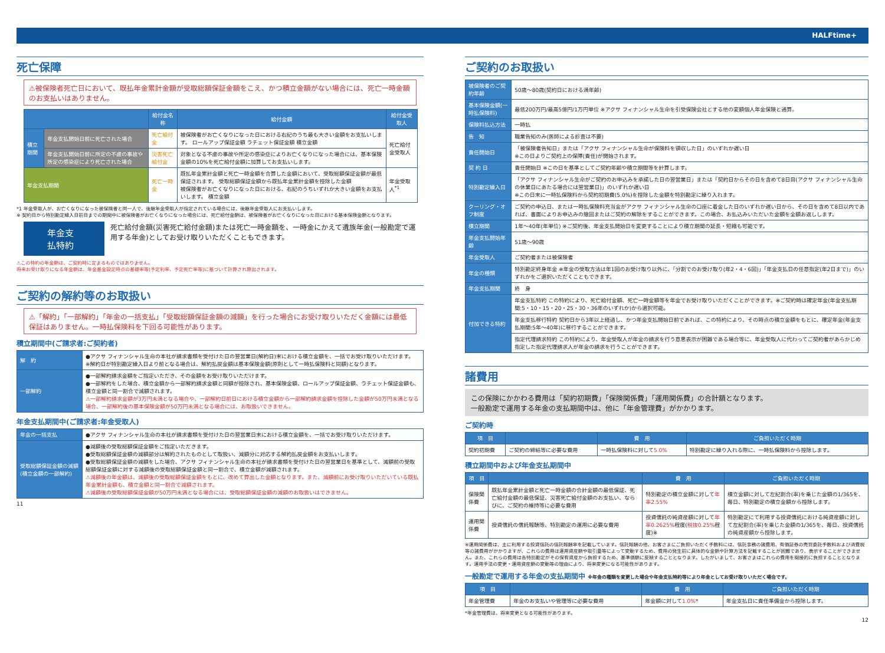HALFtime+
死亡保障
⚠被保険者死亡日において、既払年金累計金額が受取総額保証金額をこえ、かつ積立金額がない場合には、死亡一時金額のお支払いはありません。
| | | 給付金名称 | 給付金額 | 給付金受取人 |
| --- | --- | --- | --- | --- |
| 積立期間 | 年金支払開始日前に死亡された場合 | 死亡給付金 | 被保険者がお亡くなりになった日における右記のうち最も大きい金額をお支払いします。 ロールアップ保証金額 ラチェット保証金額 積立金額 | 死亡給付金受取人 |
| | 年金支払開始日前に所定の不慮の事故や所定の感染症により死亡された場合 | 災害死亡給付金 | 対象となる不慮の事故や所定の感染症によりお亡くなりになった場合には、基本保険金額の10%を死亡給付金額に加算してお支払いします。 | |
| 年金支払期間 | | 死亡一時金 | 既払年金累計金額と死亡一時金額を合算した金額において、受取総額保証金額が最低保証されます。 受取総額保証金額から既払年金累計金額を控除した金額 被保険者がお亡くなりになった日における、右記のうちいずれか大きい金額をお支払いします。 積立金額 | 年金受取人<sup>*1</sup> |
*1 年金受取人が、お亡くなりになった被保険者と同一人で、後継年金受取人が指定されている場合には、後継年金受取人にお支払いします。
※ 契約日から特別勘定繰入日前日までの期間中に被保険者がお亡くなりになった場合には、死亡給付金額は、被保険者がお亡くなりになった日における基本保険金額となります。
年金支払特約
死亡給付金額(災害死亡給付金額)または死亡一時金額を、一時金にかえて遺族年金(一般勘定で運用する年金)としてお受け取りいただくこともできます。
⚠この特約の年金額は、ご契約時に定まるものではありません。
将来お受け取りになる年金額は、年金基金設定時点の基礎率等(予定利率、予定死亡率等)に基づいて計算され算出されます。
ご契約の解約等のお取扱い
⚠「解約」「一部解約」「年金の一括支払」「受取総額保証金額の減額」を行った場合にお受け取りいただく金額には最低保証はありません。一時払保険料を下回る可能性があります。
積立期間中(ご請求者:ご契約者)
| 解 約 | ●アクサ フィナンシャル生命の本社が請求書類を受付けた日の翌営業日(解約日)末における積立金額を、一括でお受け取りいただけます。 ※解約日が特別勘定繰入日より前となる場合は、解約払戻金額は基本保険金額(原則として一時払保険料と同額)となります。 |
| 一部解約 | ●一部解約請求金額をご指定いただき、その金額をお受け取りいただけます。 ●一部解約をした場合、積立金額から一部解約請求金額と同額が控除され、基本保険金額、ロールアップ保証金額、ラチェット保証金額も、積立金額と同一割合で減額されます。 ⚠一部解約請求金額が3万円未満となる場合や、一部解約日前日における積立金額から一部解約請求金額を控除した金額が50万円未満となる場合、一部解約後の基本保険金額が50万円未満となる場合には、お取扱いできません。 |
年金支払期間中(ご請求者:年金受取人)
| 年金の一括支払 | ●アクサ フィナンシャル生命の本社が請求書類を受付けた日の翌営業日末における積立金額を、一括でお受け取りいただけます。 |
| 受取総額保証金額の減額(積立金額の一部解約) | ●減額後の受取総額保証金額をご指定いただきます。 ●受取総額保証金額の減額部分は解約されたものとして取扱い、減額分に対応する解約払戻金額をお支払いします。 ●受取総額保証金額の減額をした場合、アクサ フィナンシャル生命の本社が請求書類を受付けた日の翌営業日を基準として、減額前の受取総額保証金額に対する減額後の受取総額保証金額と同一割合で、積立金額が減額されます。 ⚠減額後の年金額は、減額後の受取総額保証金額をもとに、改めて算出した金額となります。また、減額前にお受け取りいただいている既払年金累計金額も、積立金額と同一割合で減額されます。 ⚠減額後の受取総額保証金額が50万円未満となる場合には、受取総額保証金額の減額のお取扱いはできません。 |
11
ご契約のお取扱い
| 被保険者のご契約年齢 | 50歳〜80歳(契約日における満年齢) |
| 基本保険金額(一時払保険料) | 最低200万円/最高5億円/1万円単位 ※アクサ フィナンシャル生命を引受保険会社とする他の変額個人年金保険と通算。 |
| 保険料払込方法 | 一時払 |
| 告 知 | 職業告知のみ(医師による診査は不要) |
| 責任開始日 | 「被保険者告知日」または「アクサ フィナンシャル生命が保険料を領収した日」のいずれか遅い日 ※この日よりご契約上の保障(責任)が開始されます。 |
| 契 約 日 | 責任開始日 ※この日を基準としてご契約年齢や積立期間等を計算します。 |
| 特別勘定繰入日 | 「アクサ フィナンシャル生命がご契約のお申込みを承諾した日の翌営業日」または「契約日からその日を含めて8日目(アクサ フィナンシャル生命の休業日にあたる場合には翌営業日)」のいずれか遅い日 ※この日末に一時払保険料から契約初期費(5.0%)を控除した金額を特別勘定に繰り入れます。 |
| クーリング・オフ制度 | ご契約の申込日、または一時払保険料充当金がアクサ フィナンシャル生命の口座に着金した日のいずれか遅い日から、その日を含めて8日以内であれば、書面によりお申込みの撤回またはご契約の解除をすることができます。この場合、お払込みいただいた金額を全額お返しします。 |
| 積立期間 | 1年〜40年(年単位) ※ご契約後、年金支払開始日を変更することにより積立期間の延長・短縮も可能です。 |
| 年金支払開始年齢 | 51歳〜90歳 |
| 年金受取人 | ご契約者または被保険者 |
| 年金の種類 | 特別勘定終身年金 ※年金の受取方法は年1回のお受け取り以外に、「分割でのお受け取り(年2・4・6回)」「年金支払日の任意指定(年2日まで)」のいずれかをご選択いただくこともできます。 |
| 年金支払期間 | 終 身 |
| 付加できる特約 | 年金支払特約 この特約により、死亡給付金額、死亡一時金額等を年金でお受け取りいただくことができます。※ご契約時は確定年金(年金支払期間:5・10・15・20・25・30・36年のいずれか)から選択可能。 |
| | 年金支払移行特約 契約日から3年以上経過し、かつ年金支払開始日前であれば、この特約により、その時点の積立金額をもとに、確定年金(年金支払期間:5年〜40年)に移行することができます。 |
| | 指定代理請求特約 この特約により、年金受取人が年金の請求を行う意思表示が困難である場合等に、年金受取人に代わってご契約者があらかじめ指定した指定代理請求人が年金の請求を行うことができます。 |
諸費用
この保険にかかわる費用は「契約初期費」「保険関係費」「運用関係費」の合計額となります。
一般勘定で運用する年金の支払期間中は、他に「年金管理費」がかかります。
ご契約時
| 項 目 | | 費 用 | ご負担いただく時期 |
| --- | --- | --- | --- |
| 契約初期費 | ご契約の締結等に必要な費用 | 一時払保険料に対して 5.0% | 特別勘定に繰り入れる際に、一時払保険料から控除します。 |
積立期間中および年金支払期間中
| 項 目 | | 費 用 | ご負担いただく時期 |
| --- | --- | --- | --- |
| 保険関係費 | 既払年金累計金額と死亡一時金額の合計金額の最低保証、死亡給付金額の最低保証、災害死亡給付金額のお支払い、ならびに、ご契約の維持等に必要な費用 | 特別勘定の積立金額に対して 年率2.55% | 積立金額に対して左記割合(率)を乗じた金額の1/365を、毎日、特別勘定の積立金額から控除します。 |
| 運用関係費 | 投資信託の信託報酬等、特別勘定の運用に必要な費用 | 投資信託の純資産額に対して 年率0.2625% 程度( 税抜0.25% 程度)※ | 特別勘定にて利用する投資信託における純資産額に対して左記割合(率)を乗じた金額の1/365を、毎日、投資信託の純資産額から控除します。 |
※運用関係費は、主に利用する投資信託の信託報酬率を記載しています。信託報酬の他、お客さまにご負担いただく手数料には、信託事務の諸費用、有価証券の売買委託手数料および消費税等の諸費用がかかりますが、これらの費用は運用資産額や取引量等によって変動するため、費用の発生前に具体的な金額や計算方法を記載することが困難であり、表示することができません。また、これらの費用は各特別勘定がその保有資産から負担するため、基準価額に反映することとなります。したがいまして、お客さまはこれらの費用を間接的に負担することとなります。運用手法の変更・運用資産額の変動等の理由により、将来変更になる可能性があります。
一般勘定で運用する年金の支払期間中 ※年金の種類を変更した場合や年金支払特約等により年金としてお受け取りいただく場合です。
| 項 目 | | 費 用 | ご負担いただく時期 |
| --- | --- | --- | --- |
| 年金管理費 | 年金のお支払いや管理等に必要な費用 | 年金額に対して 1.0% * | 年金支払日に責任準備金から控除します。 |
*年金管理費は、将来変更となる可能性があります。
12